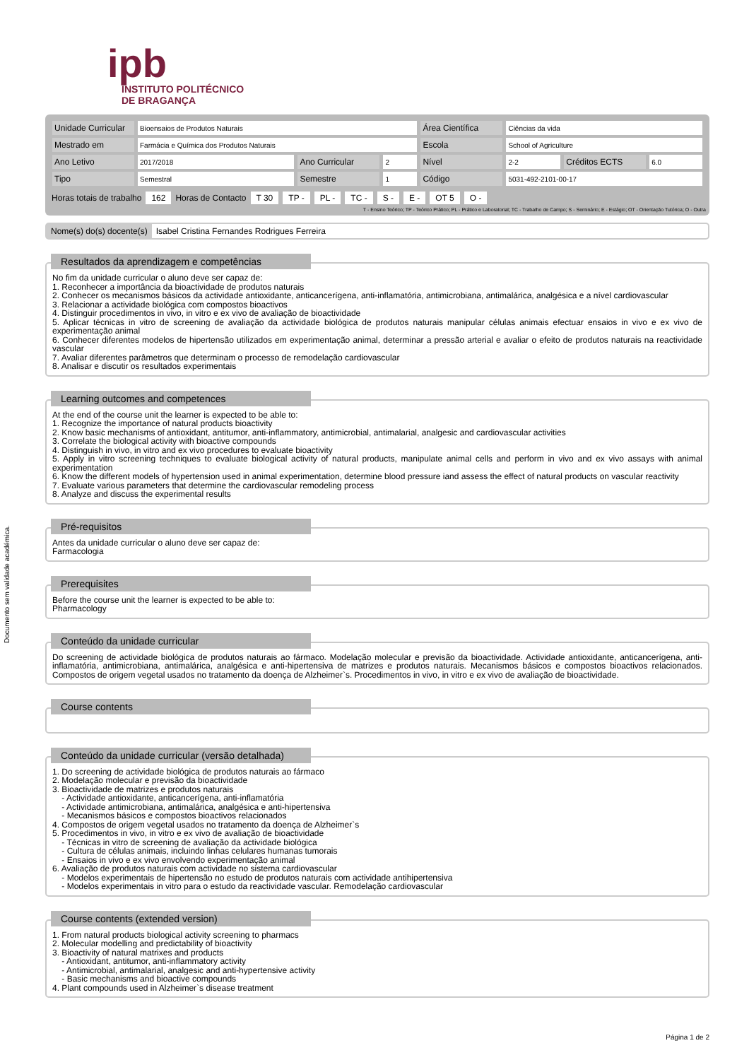Documento sem validade académica.
ipb
INSTITUTO POLITÉCNICO
DE BRAGANÇA
| Unidade Curricular | Bioensaios de Produtos Naturais | | | Área Científica | Ciências da vida | | |
| Mestrado em | Farmácia e Química dos Produtos Naturais | | | Escola | School of Agriculture | | |
| Ano Letivo | 2017/2018 | Ano Curricular | 2 | Nível | 2-2 | Créditos ECTS | 6.0 |
| Tipo | Semestral | Semestre | 1 | Código | 5031-492-2101-00-17 | | |
Horas totais de trabalho 162 Horas de Contacto T 30 TP - PL - TC - S - E - OT 5 O -
T - Ensino Teórico; TP - Teórico Prático; PL - Prático e Laboratorial; TC - Trabalho de Campo; S - Seminário; E - Estágio; OT - Orientação Tutórica; O - Outra
Nome(s) do(s) docente(s) Isabel Cristina Fernandes Rodrigues Ferreira
Resultados da aprendizagem e competências
No fim da unidade curricular o aluno deve ser capaz de:
1. Reconhecer a importância da bioactividade de produtos naturais
2. Conhecer os mecanismos básicos da actividade antioxidante, anticancerígena, anti-inflamatória, antimicrobiana, antimalárica, analgésica e a nível cardiovascular
3. Relacionar a actividade biológica com compostos bioactivos
4. Distinguir procedimentos in vivo, in vitro e ex vivo de avaliação de bioactividade
5. Aplicar técnicas in vitro de screening de avaliação da actividade biológica de produtos naturais manipular células animais efectuar ensaios in vivo e ex vivo de experimentação animal
6. Conhecer diferentes modelos de hipertensão utilizados em experimentação animal, determinar a pressão arterial e avaliar o efeito de produtos naturais na reactividade vascular
7. Avaliar diferentes parâmetros que determinam o processo de remodelação cardiovascular
8. Analisar e discutir os resultados experimentais
Learning outcomes and competences
At the end of the course unit the learner is expected to be able to:
1. Recognize the importance of natural products bioactivity
2. Know basic mechanisms of antioxidant, antitumor, anti-inflammatory, antimicrobial, antimalarial, analgesic and cardiovascular activities
3. Correlate the biological activity with bioactive compounds
4. Distinguish in vivo, in vitro and ex vivo procedures to evaluate bioactivity
5. Apply in vitro screening techniques to evaluate biological activity of natural products, manipulate animal cells and perform in vivo and ex vivo assays with animal experimentation
6. Know the different models of hypertension used in animal experimentation, determine blood pressure iand assess the effect of natural products on vascular reactivity
7. Evaluate various parameters that determine the cardiovascular remodeling process
8. Analyze and discuss the experimental results
Pré-requisitos
Antes da unidade curricular o aluno deve ser capaz de:
Farmacologia
Prerequisites
Before the course unit the learner is expected to be able to:
Pharmacology
Conteúdo da unidade curricular
Do screening de actividade biológica de produtos naturais ao fármaco. Modelação molecular e previsão da bioactividade. Actividade antioxidante, anticancerígena, anti-inflamatória, antimicrobiana, antimalárica, analgésica e anti-hipertensiva de matrizes e produtos naturais. Mecanismos básicos e compostos bioactivos relacionados. Compostos de origem vegetal usados no tratamento da doença de Alzheimer`s. Procedimentos in vivo, in vitro e ex vivo de avaliação de bioactividade.
Course contents
Conteúdo da unidade curricular (versão detalhada)
1. Do screening de actividade biológica de produtos naturais ao fármaco
2. Modelação molecular e previsão da bioactividade
3. Bioactividade de matrizes e produtos naturais
- Actividade antioxidante, anticancerígena, anti-inflamatória
- Actividade antimicrobiana, antimalárica, analgésica e anti-hipertensiva
- Mecanismos básicos e compostos bioactivos relacionados
4. Compostos de origem vegetal usados no tratamento da doença de Alzheimer`s
5. Procedimentos in vivo, in vitro e ex vivo de avaliação de bioactividade
- Técnicas in vitro de screening de avaliação da actividade biológica
- Cultura de células animais, incluindo linhas celulares humanas tumorais
- Ensaios in vivo e ex vivo envolvendo experimentação animal
6. Avaliação de produtos naturais com actividade no sistema cardiovascular
- Modelos experimentais de hipertensão no estudo de produtos naturais com actividade antihipertensiva
- Modelos experimentais in vitro para o estudo da reactividade vascular. Remodelação cardiovascular
Course contents (extended version)
1. From natural products biological activity screening to pharmacs
2. Molecular modelling and predictability of bioactivity
3. Bioactivity of natural matrixes and products
- Antioxidant, antitumor, anti-inflammatory activity
- Antimicrobial, antimalarial, analgesic and anti-hypertensive activity
- Basic mechanisms and bioactive compounds
4. Plant compounds used in Alzheimer`s disease treatment
Página 1 de 2